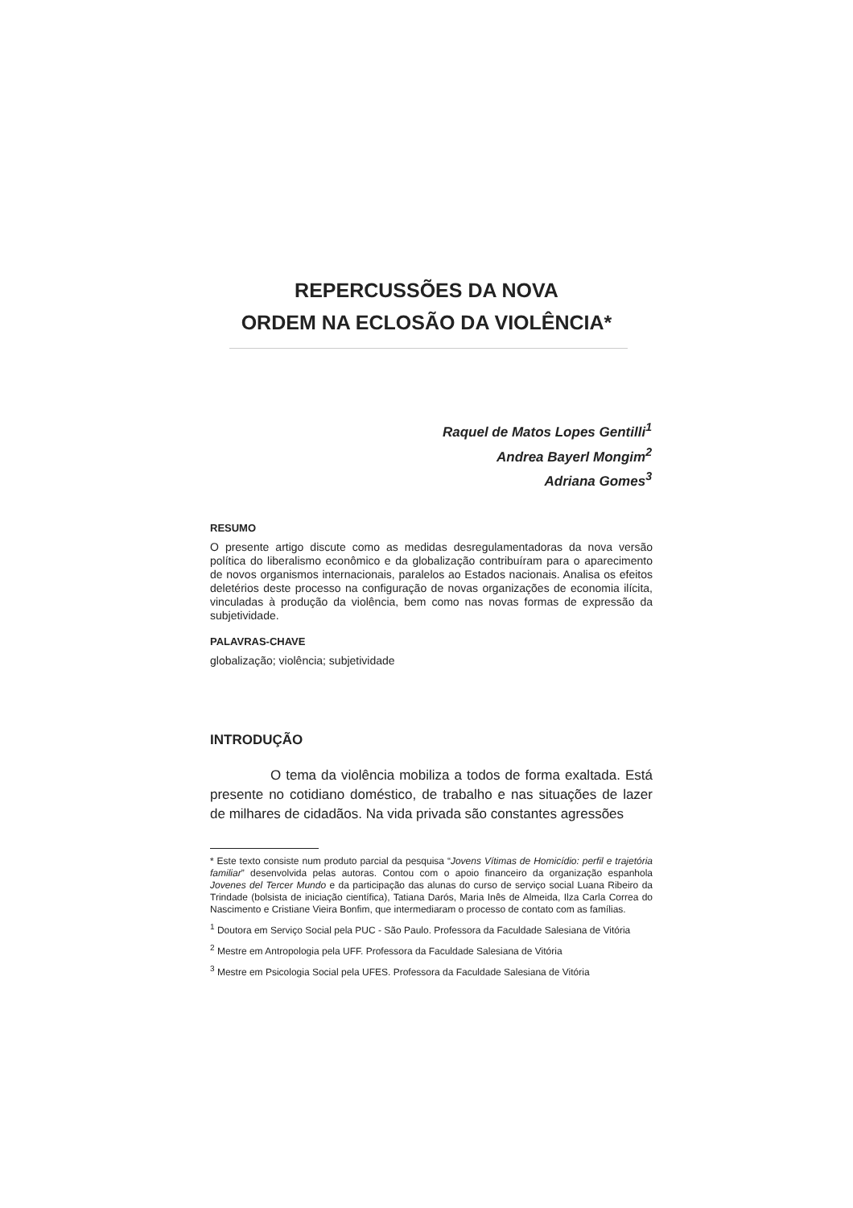REPERCUSSÕES DA NOVA
ORDEM NA ECLOSÃO DA VIOLÊNCIA*
Raquel de Matos Lopes Gentilli<sup>1</sup>
Andrea Bayerl Mongim<sup>2</sup>
Adriana Gomes<sup>3</sup>
RESUMO
O presente artigo discute como as medidas desregulamentadoras da nova versão política do liberalismo econômico e da globalização contribuíram para o aparecimento de novos organismos internacionais, paralelos ao Estados nacionais. Analisa os efeitos deletérios deste processo na configuração de novas organizações de economia ilícita, vinculadas à produção da violência, bem como nas novas formas de expressão da subjetividade.
PALAVRAS-CHAVE
globalização; violência; subjetividade
INTRODUÇÃO
O tema da violência mobiliza a todos de forma exaltada. Está presente no cotidiano doméstico, de trabalho e nas situações de lazer de milhares de cidadãos. Na vida privada são constantes agressões
* Este texto consiste num produto parcial da pesquisa “Jovens Vítimas de Homicídio: perfil e trajetória familiar” desenvolvida pelas autoras. Contou com o apoio financeiro da organização espanhola Jovenes del Tercer Mundo e da participação das alunas do curso de serviço social Luana Ribeiro da Trindade (bolsista de iniciação científica), Tatiana Darós, Maria Inês de Almeida, Ilza Carla Correa do Nascimento e Cristiane Vieira Bonfim, que intermediaram o processo de contato com as famílias.
<sup>1</sup> Doutora em Serviço Social pela PUC - São Paulo. Professora da Faculdade Salesiana de Vitória
<sup>2</sup> Mestre em Antropologia pela UFF. Professora da Faculdade Salesiana de Vitória
<sup>3</sup> Mestre em Psicologia Social pela UFES. Professora da Faculdade Salesiana de Vitória